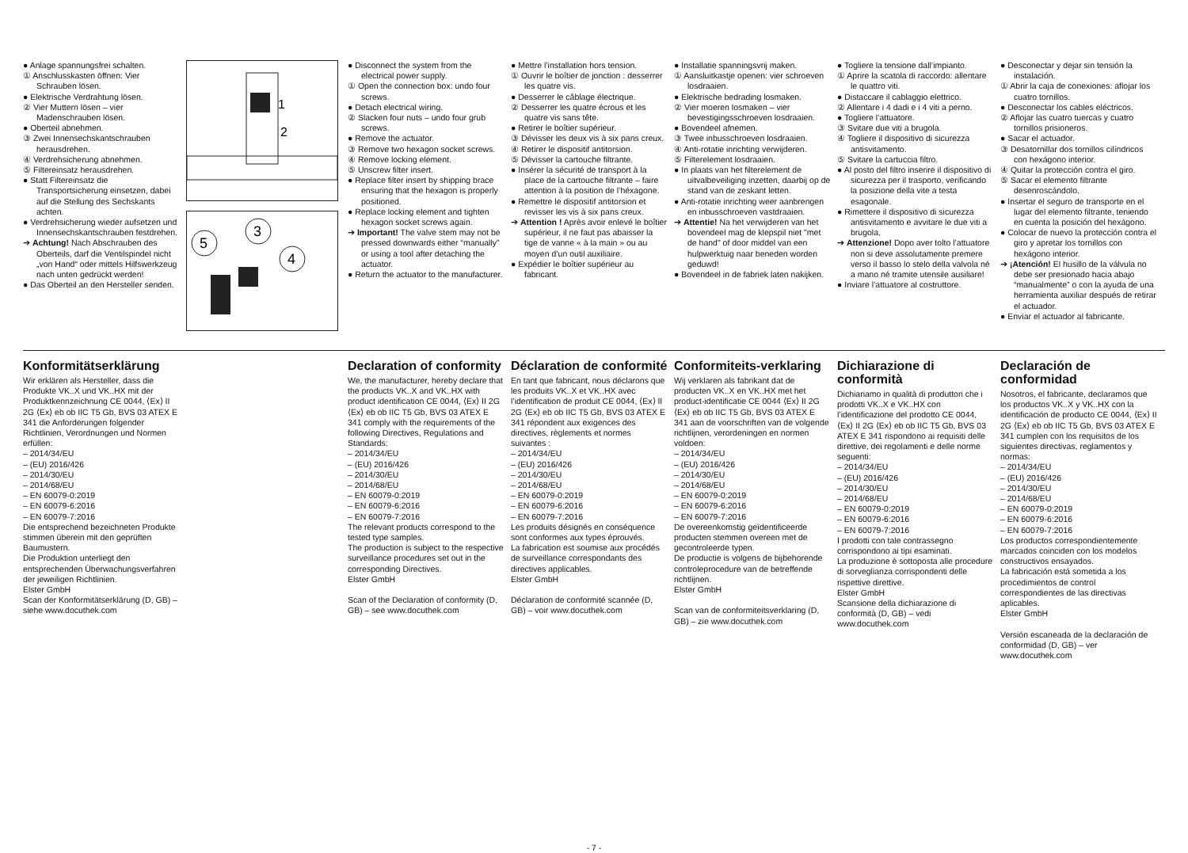● Anlage spannungsfrei schalten.
① Anschlusskasten öffnen: Vier Schrauben lösen.
● Elektrische Verdrahtung lösen.
② Vier Muttern lösen – vier Madenschrauben lösen.
● Oberteil abnehmen.
③ Zwei Innensechskantschrauben herausdrehen.
④ Verdrehsicherung abnehmen.
⑤ Filtereinsatz herausdrehen.
● Statt Filtereinsatz die Transportsicherung einsetzen, dabei auf die Stellung des Sechskants achten.
● Verdrehsicherung wieder aufsetzen und Innensechskantschrauben festdrehen.
➔ Achtung! Nach Abschrauben des Oberteils, darf die Ventilspindel nicht „von Hand“ oder mittels Hilfswerkzeug nach unten gedrückt werden!
● Das Oberteil an den Hersteller senden.
1
2
5
3
4
● Disconnect the system from the electrical power supply.
① Open the connection box: undo four screws.
● Detach electrical wiring.
② Slacken four nuts – undo four grub screws.
● Remove the actuator.
③ Remove two hexagon socket screws.
④ Remove locking element.
⑤ Unscrew filter insert.
● Replace filter insert by shipping brace ensuring that the hexagon is properly positioned.
● Replace locking element and tighten hexagon socket screws again.
➔ Important! The valve stem may not be pressed downwards either “manually” or using a tool after detaching the actuator.
● Return the actuator to the manufacturer.
● Mettre l’installation hors tension.
① Ouvrir le boîtier de jonction : desserrer les quatre vis.
● Desserrer le câblage électrique.
② Desserrer les quatre écrous et les quatre vis sans tête.
● Retirer le boîtier supérieur.
③ Dévisser les deux vis à six pans creux.
④ Retirer le dispositif antitorsion.
⑤ Dévisser la cartouche filtrante.
● Insérer la sécurité de transport à la place de la cartouche filtrante – faire attention à la position de l’héxagone.
● Remettre le dispositif antitorsion et revisser les vis à six pans creux.
➔ Attention ! Après avoir enlevé le boîtier supérieur, il ne faut pas abaisser la tige de vanne « à la main » ou au moyen d’un outil auxiliaire.
● Expédier le boîtier supérieur au fabricant.
● Installatie spanningsvrij maken.
① Aansluitkastje openen: vier schroeven losdraaien.
● Elektrische bedrading losmaken.
② Vier moeren losmaken – vier bevestigingsschroeven losdraaien.
● Bovendeel afnemen.
③ Twee inbusschroeven losdraaien.
④ Anti-rotatie inrichting verwijderen.
⑤ Filterelement losdraaien.
● In plaats van het filterelement de uitvalbeveiliging inzetten, daarbij op de stand van de zeskant letten.
● Anti-rotatie inrichting weer aanbrengen en inbusschroeven vastdraaien.
➔ Attentie! Na het verwijderen van het bovendeel mag de klepspil niet "met de hand" of door middel van een hulpwerktuig naar beneden worden geduwd!
● Bovendeel in de fabriek laten nakijken.
● Togliere la tensione dall’impianto.
① Aprire la scatola di raccordo: allentare le quattro viti.
● Distaccare il cablaggio elettrico.
② Allentare i 4 dadi e i 4 viti a perno.
● Togliere l’attuatore.
③ Svitare due viti a brugola.
④ Togliere il dispositivo di sicurezza antisvitamento.
⑤ Svitare la cartuccia filtro.
● Al posto del filtro inserire il dispositivo di sicurezza per il trasporto, verificando la posizione della vite a testa esagonale.
● Rimettere il dispositivo di sicurezza antisvitamento e avvitare le due viti a brugola.
➔ Attenzione! Dopo aver tolto l’attuatore non si deve assolutamente premere verso il basso lo stelo della valvola né a mano né tramite utensile ausiliare!
● Inviare l’attuatore al costruttore.
● Desconectar y dejar sin tensión la instalación.
① Abrir la caja de conexiones: aflojar los cuatro tornillos.
● Desconectar los cables eléctricos.
② Aflojar las cuatro tuercas y cuatro tornillos prisioneros.
● Sacar el actuador.
③ Desatornillar dos tornillos cilíndricos con hexágono interior.
④ Quitar la protección contra el giro.
⑤ Sacar el elemento filtrante desenroscándolo.
● Insertar el seguro de transporte en el lugar del elemento filtrante, teniendo en cuenta la posición del hexágono.
● Colocar de nuevo la protección contra el giro y apretar los tornillos con hexágono interior.
➔ ¡Atención! El husillo de la válvula no debe ser presionado hacia abajo “manualmente” o con la ayuda de una herramienta auxiliar después de retirar el actuador.
● Enviar el actuador al fabricante.
Konformitätserklärung
Wir erklären als Hersteller, dass die Produkte VK..X und VK..HX mit der Produktkennzeichnung CE 0044, ⟨Ex⟩ II 2G ⟨Ex⟩ eb ob IIC T5 Gb, BVS 03 ATEX E 341 die Anforderungen folgender Richtlinien, Verordnungen und Normen erfüllen:
– 2014/34/EU
– (EU) 2016/426
– 2014/30/EU
– 2014/68/EU
– EN 60079-0:2019
– EN 60079-6:2016
– EN 60079-7:2016
Die entsprechend bezeichneten Produkte stimmen überein mit den geprüften Baumustern.
Die Produktion unterliegt den entsprechenden Überwachungsverfahren der jeweiligen Richtlinien.
Elster GmbH
Scan der Konformitätserklärung (D, GB) – siehe www.docuthek.com
Declaration of conformity
We, the manufacturer, hereby declare that the products VK..X and VK..HX with product identification CE 0044, ⟨Ex⟩ II 2G ⟨Ex⟩ eb ob IIC T5 Gb, BVS 03 ATEX E 341 comply with the requirements of the following Directives, Regulations and Standards:
– 2014/34/EU
– (EU) 2016/426
– 2014/30/EU
– 2014/68/EU
– EN 60079-0:2019
– EN 60079-6:2016
– EN 60079-7:2016
The relevant products correspond to the tested type samples.
The production is subject to the respective surveillance procedures set out in the corresponding Directives.
Elster GmbH
Scan of the Declaration of conformity (D, GB) – see www.docuthek.com
Déclaration de conformité
En tant que fabricant, nous déclarons que les produits VK..X et VK..HX avec l’identification de produit CE 0044, ⟨Ex⟩ II 2G ⟨Ex⟩ eb ob IIC T5 Gb, BVS 03 ATEX E 341 répondent aux exigences des directives, règlements et normes suivantes :
– 2014/34/EU
– (EU) 2016/426
– 2014/30/EU
– 2014/68/EU
– EN 60079-0:2019
– EN 60079-6:2016
– EN 60079-7:2016
Les produits désignés en conséquence sont conformes aux types éprouvés.
La fabrication est soumise aux procédés de surveillance correspondants des directives applicables.
Elster GmbH
Déclaration de conformité scannée (D, GB) – voir www.docuthek.com
Conformiteits-verklaring
Wij verklaren als fabrikant dat de producten VK..X en VK..HX met het product-identificatie CE 0044 ⟨Ex⟩ II 2G ⟨Ex⟩ eb ob IIC T5 Gb, BVS 03 ATEX E 341 aan de voorschriften van de volgende richtlijnen, verordeningen en normen voldoen:
– 2014/34/EU
– (EU) 2016/426
– 2014/30/EU
– 2014/68/EU
– EN 60079-0:2019
– EN 60079-6:2016
– EN 60079-7:2016
De overeenkomstig geïdentificeerde producten stemmen overeen met de gecontroleerde typen.
De productie is volgens de bijbehorende controleprocedure van de betreffende richtlijnen.
Elster GmbH
Scan van de conformiteitsverklaring (D, GB) – zie www.docuthek.com
Dichiarazione di conformità
Dichiariamo in qualità di produttori che i prodotti VK..X e VK..HX con l’identificazione del prodotto CE 0044, ⟨Ex⟩ II 2G ⟨Ex⟩ eb ob IIC T5 Gb, BVS 03 ATEX E 341 rispondono ai requisiti delle direttive, dei regolamenti e delle norme seguenti:
– 2014/34/EU
– (EU) 2016/426
– 2014/30/EU
– 2014/68/EU
– EN 60079-0:2019
– EN 60079-6:2016
– EN 60079-7:2016
I prodotti con tale contrassegno corrispondono ai tipi esaminati.
La produzione è sottoposta alle procedure di sorveglianza corrispondenti delle rispettive direttive.
Elster GmbH
Scansione della dichiarazione di conformità (D, GB) – vedi www.docuthek.com
Declaración de conformidad
Nosotros, el fabricante, declaramos que los productos VK..X y VK..HX con la identificación de producto CE 0044, ⟨Ex⟩ II 2G ⟨Ex⟩ eb ob IIC T5 Gb, BVS 03 ATEX E 341 cumplen con los requisitos de los siguientes directivas, reglamentos y normas:
– 2014/34/EU
– (EU) 2016/426
– 2014/30/EU
– 2014/68/EU
– EN 60079-0:2019
– EN 60079-6:2016
– EN 60079-7:2016
Los productos correspondientemente marcados coinciden con los modelos constructivos ensayados.
La fabricación está sometida a los procedimientos de control correspondientes de las directivas aplicables.
Elster GmbH
Versión escaneada de la declaración de conformidad (D, GB) – ver www.docuthek.com
- 7 -